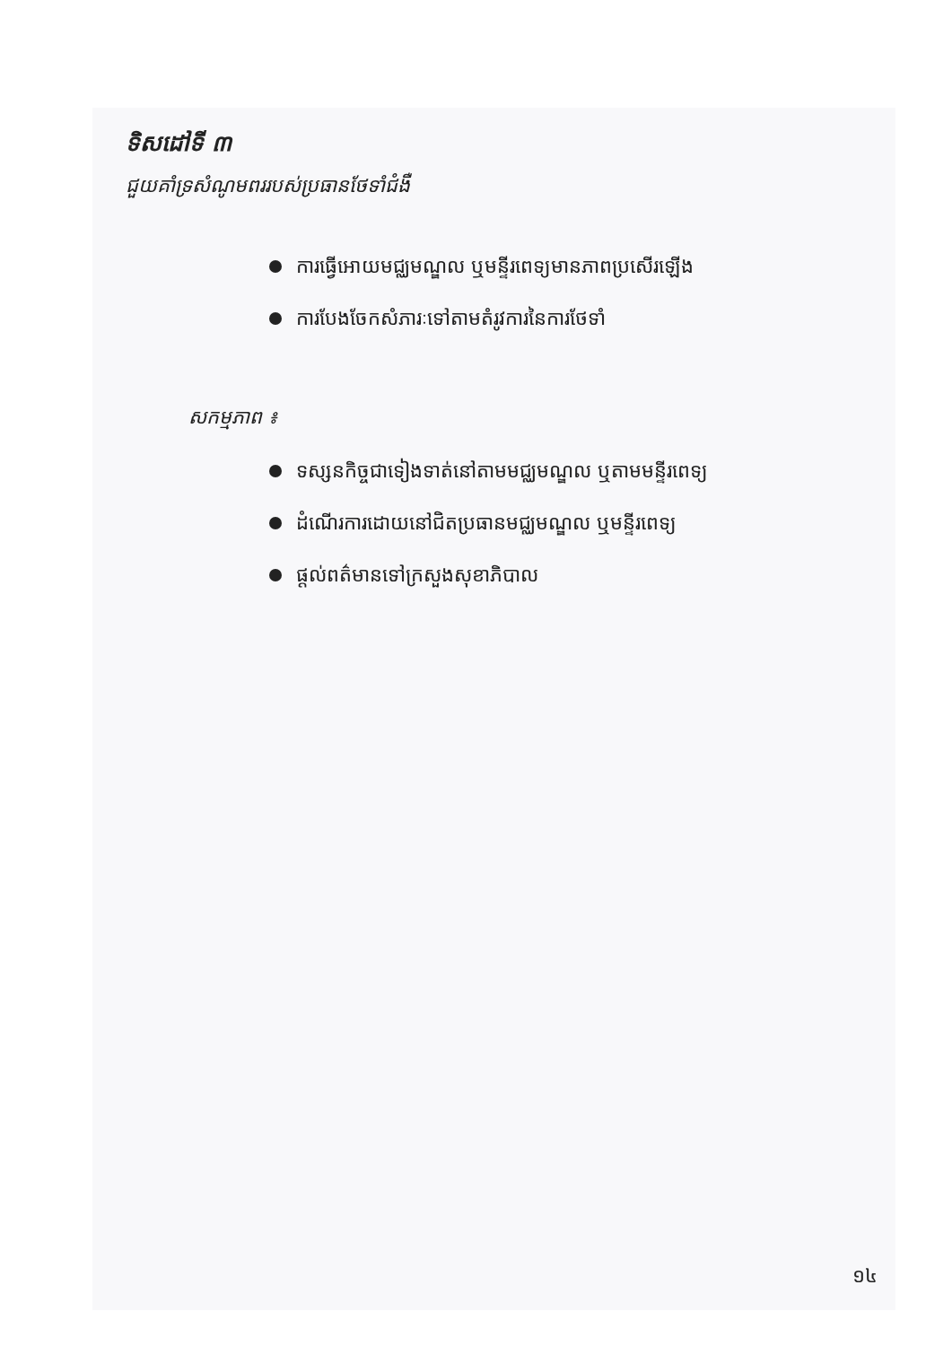ទិសដៅទី ៣
ជួយគាំទ្រសំណូមពររបស់ប្រធានថែទាំជំងឺ
ការធ្វើអោយមជ្ឈមណ្ឌល ឬមន្ទីរពេទ្យមានភាពប្រសើរឡើង
ការបែងចែកសំភារៈទៅតាមតំរូវការនៃការថែទាំ
សកម្មភាព ៖
ទស្សនកិច្ចជាទៀងទាត់នៅតាមមជ្ឈមណ្ឌល ឬតាមមន្ទីរពេទ្យ
ដំណើរការដោយនៅជិតប្រធានមជ្ឈមណ្ឌល ឬមន្ទីរពេទ្យ
ផ្តល់ពត៌មានទៅក្រសួងសុខាភិបាល
១៤